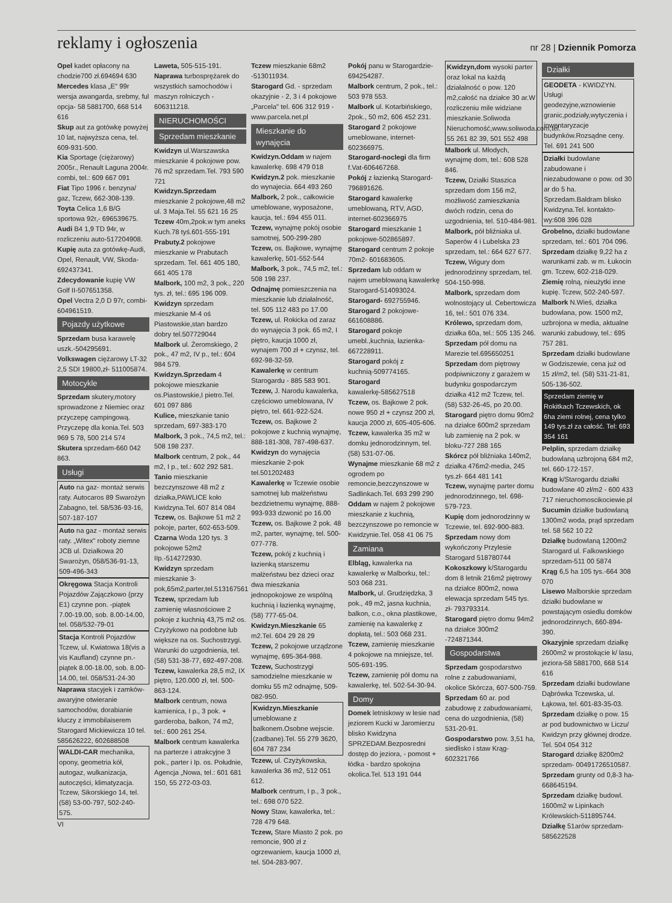reklamy i ogłoszenia
nr 28 | Dziennik Pomorza
Opel kadet opłacony na chodzie700 zł.694694 630
Mercedes klasa „E" 99r wersja awangarda, srebmy, ful opcja- 58 5881700, 668 514 616
Skup aut za gotówkę powyżej 10 lat, najwyższa cena, tel. 609-931-500.
Kia Sportage (ciężarowy) 2005r., Renault Laguna 2004r. combi, tel.: 609 667 091
Fiat Tipo 1996 r. benzyna/ gaz, Tczew, 662-308-139.
Toyta Celica 1,6 B/G sportowa 92r,- 696539675.
Audi B4 1,9 TD 94r, w rozliczeniu auto-517204908.
Kupię auta za gotówkę-Audi, Opel, Renault, VW, Skoda-692437341.
Zdecydowanie kupię VW Golf II-507651358.
Opel Vectra 2,0 D 97r, combi-604961519.
Pojazdy użytkowe
Sprzedam busa karawelę uszk.-504295691.
Volkswagen ciężarowy LT-32 2,5 SDI 19800,zł- 511005874.
Motocykle
Sprzedam skutery,motory sprowadzone z Niemiec oraz przyczepę campingową. Przyczepę dla konia.Tel. 503 969 5 78, 500 214 574
Skutera sprzedam-660 042 863.
Usługi
Auto na gaz- montaż serwis raty. Autocaros 89 Swarożyn Zabagno, tel. 58/536-93-16, 507-187-107
Auto na gaz - montaż serwis raty. „Witex" roboty ziemne JCB ul. Działkowa 20 Swarożyn, 058/536-91-13, 509-496-343
Okręgowa Stacja Kontroli Pojazdów Zajączkowo (przy E1) czynne pon. -piątek 7.00-19.00, sob. 8.00-14.00, tel. 058/532-79-01
Stacja Kontroli Pojazdów Tczew, ul. Kwiatowa 18(vis a vis Kaufland) czynne pn.-piątek 8.00-18.00, sob. 8.00-14.00, tel. 058/531-24-30
Naprawa stacyjek i zamków-awaryjne otwieranie samochodów, dorabianie kluczy z immobilaiserem Starogard Mickiewicza 10 tel. 585626222, 602688508
WALDI-CAR mechanika, opony, geometria kół, autogaz, wulkanizacja, autoczęści, klimatyzacja. Tczew, Sikorskiego 14, tel. (58) 53-00-797, 502-240-575.
VI
Laweta, 505-515-191.
Naprawa turbosprężarek do wszystkich samochodów i maszyn rolniczych - 606311218.
NIERUCHOMOŚCI
Sprzedam mieszkanie
Kwidzyn ul.Warszawska mieszkanie 4 pokojowe pow. 76 m2 sprzedam.Tel. 793 590 721
Kwidzyn.Sprzedam mieszkanie 2 pokojowe,48 m2 ul. 3 Maja.Tel. 55 621 16 25
Tczew 40m,2pok.w tym aneks Kuch.78 tyś.601-555-191
Prabuty.2 pokojowe mieszkanie w Prabutach sprzedam. Tel. 661 405 180, 661 405 178
Malbork, 100 m2, 3 pok., 220 tys. zł, tel.: 695 196 009.
Kwidzyn sprzedam mieszkanie M-4 oś Piastowskie,stan bardzo dobry tel.507729044
Malbork ul. Żeromskiego, 2 pok., 47 m2, IV p., tel.: 604 984 579.
Kwidzyn.Sprzedam 4 pokojowe mieszkanie os.Piastowskie,I pietro.Tel. 601 097 886
Kulice, mieszkanie tanio sprzedam, 697-383-170
Malbork, 3 pok., 74,5 m2, tel.: 508 198 237.
Malbork centrum, 2 pok., 44 m2, I p., tel.: 602 292 581.
Tanio mieszkanie bezczynszowe 48 m2 z działka,PAWLICE koło Kwidzyna.Tel. 607 814 084
Tczew, os. Bajkowe 51 m2 2 pokoje, parter, 602-653-509.
Czarna Woda 120 tys. 3 pokojowe 52m2 IIp.-514272930.
Kwidzyn sprzedam mieszkanie 3-pok,65m2,parter,tel.513167561
Tczew, sprzedam lub zamienię własnościowe 2 pokoje z kuchnią 43,75 m2 os. Czyżykowo na podobne lub większe na os. Suchostrzygi. Warunki do uzgodnienia, tel. (58) 531-38-77, 692-497-208.
Tczew, kawalerka 28,5 m2, IX piętro, 120.000 zł, tel. 500-863-124.
Malbork centrum, nowa kamienica, I p., 3 pok. + garderoba, balkon, 74 m2, tel.: 600 261 254.
Malbork centrum kawalerka na parterze i atrakcyjne 3 pok., parter i Ip. os. Południe, Agencja „Nowa, tel.: 601 681 150, 55 272-03-03.
Tczew mieszkanie 68m2 -513011934.
Starogard Gd. - sprzedam okazyjnie - 2, 3 i 4 pokojowe „Parcela" tel. 606 312 919 - www.parcela.net.pl
Mieszkanie do wynajęcia
Kwidzyn.Oddam w najem kawalerkę. 698 479 018
Kwidzyn.2 pok. mieszkanie do wynajecia. 664 493 260
Malbork, 2 pok., całkowicie umeblowane, wyposażone, kaucja, tel.: 694 455 011.
Tczew, wynajmę pokój osobie samotnej, 500-299-280
Tczew, os. Bajkowe, wynajmę kawalerkę, 501-552-544
Malbork, 3 pok., 74,5 m2, tel.: 508 198 237.
Odnajmę pomieszczenia na mieszkanie lub działalność, tel. 505 112 483 po 17.00
Tczew, ul. Rokicka od zaraz do wynajęcia 3 pok. 65 m2, I piętro, kaucja 1000 zł, wynajem 700 zł + czynsz, tel. 692-98-32-59.
Kawalerkę w centrum Starogardu - 885 583 901.
Tczew, J. Narodu kawalerka, częściowo umeblowana, IV piętro, tel. 661-922-524.
Tczew, os. Bajkowe 2 pokojowe z kuchnią wynajmę, 888-181-308, 787-498-637.
Kwidzyn do wynajęcia mieszkanie 2-pok tel.501202483
Kawalerkę w Tczewie osobie samotnej lub małżeństwu bezdzietnemu wynajmę, 888-993-933 dzwonić po 16.00
Tczew, os. Bajkowe 2 pok. 48 m2, parter, wynajmę, tel. 500-077-778.
Tczew, pokój z kuchnią i łazienką starszemu małżeństwu bez dzieci oraz dwa mieszkania jednopokojowe ze wspólną kuchnią i łazienką wynajmę, (58) 777-65-04.
Kwidzyn.Mieszkanie 65 m2.Tel. 604 29 28 29
Tczew, 2 pokojowe urządzone wynajmę, 695-364-988.
Tczew, Suchostrzygi samodzielne mieszkanie w domku 55 m2 odnajmę, 509-082-950.
Kwidzyn.Mieszkanie umeblowane z balkonem.Osobne wejscie.(zadbane).Tel. 55 279 3620, 604 787 234
Tczew, ul. Czyżykowska, kawalerka 36 m2, 512 051 612.
Malbork centrum, I p., 3 pok., tel.: 698 070 522.
Nowy Staw, kawalerka, tel.: 728 479 648.
Tczew, Stare Miasto 2 pok. po remoncie, 900 zł z ogrzewaniem, kaucja 1000 zł, tel. 504-283-907.
Pokój panu w Starogardzie-694254287.
Malbork centrum, 2 pok., tel.: 503 978 553.
Malbork ul. Kotarbińskiego, 2pok., 50 m2, 606 452 231.
Starogard 2 pokojowe umeblowane, internet-602366975.
Starogard-noclegi dla firm f.Vat-606467268.
Pokój z łazienką Starogard-796891626.
Starogard kawalerkę umeblowaną, RTV, AGD, internet-602366975
Starogard mieszkanie 1 pokojowe-502865897.
Starogard centrum 2 pokoje 70m2- 601683605.
Sprzedam lub oddam w najem umeblowaną kawalerkę Starogard-514093024.
Starogard- 692755946.
Starogard 2 pokojowe-661608886.
Starogard pokoje umebl.,kuchnia, łazienka-667228911.
Starogard pokój z kuchnią-509774165.
Starogard kawalerkę-585627518
Tczew, os. Bajkowe 2 pok. nowe 950 zł + czynsz 200 zł, kaucja 2000 zł, 605-405-606.
Tczew, kawalerka 35 m2 w domku jednorodzinnym, tel. (58) 531-07-06.
Wynajme mieszkanie 68 m2 z ogrodem po remoncie,bezczynszowe w Sadlinkach.Tel. 693 299 290
Oddam w najem 2 pokojowe mieszkanie z kuchnią, bezczynszowe po remoncie w Kwidzynie.Tel. 058 41 06 75
Zamiana
Elbląg, kawalerka na kawalerkę w Malborku, tel.: 503 068 231.
Malbork, ul. Grudziędzka, 3 pok., 49 m2, jasna kuchnia, balkon, c.o., okna plastikowe, zamienię na kawalerkę z dopłatą, tel.: 503 068 231.
Tczew, zamienię mieszkanie 4 pokojowe na mniejsze, tel. 505-691-195.
Tczew, zamienię pół domu na kawalerkę, tel. 502-54-30-94.
Domy
Domek letniskowy w lesie nad jeziorem Kucki w Jaromierzu blisko Kwidzyna SPRZEDAM.Bezposredni dostęp do jeziora, - pomost + łódka - bardzo spokojna okolica.Tel. 513 191 044
Kwidzyn,dom wysoki parter oraz lokal na każdą działalność o pow. 120 m2,całość na działce 30 ar.W rozliczeniu mile widziane mieszkanie.Soliwoda Nieruchomość,www.soliwoda.com,tel. 55 261 82 39, 501 552 498
Malbork ul. Młodych, wynajmę dom, tel.: 608 528 846.
Tczew, Działki Staszica sprzedam dom 156 m2, możliwość zamieszkania dwóch rodzin, cena do uzgodnienia, tel. 510-484-981.
Malbork, pół bliźniaka ul. Saperów 4 i Lubelska 23 sprzedam, tel.: 664 627 677.
Tczew, Wigury dom jednorodzinny sprzedam, tel. 504-150-998.
Malbork, sprzedam dom wolnostojący ul. Cebertowicza 16, tel.: 501 076 334.
Królewo, sprzedam dom, działka 60a, tel.: 505 135 246.
Sprzedam pół domu na Marezie tel.695650251
Sprzedam dom piętrowy podpiwniczony z garażem w budynku gospodarczym działka 412 m2 Tczew, tel. (58) 532-26-45, po 20.00.
Starogard piętro domu 90m2 na działce 600m2 sprzedam lub zamienię na 2 pok. w bloku-727 288 165
Skórcz pół bliźniaka 140m2, działka 476m2-media, 245 tys.zł- 664 481 141
Tczew, wynajmę parter domu jednorodzinnego, tel. 698-579-723.
Kupię dom jednorodzinny w Tczewie, tel. 692-900-883.
Sprzedam nowy dom wykończony Przylesie Starogard 518780744
Kokoszkowy k/Starogardu dom 8 letnik 216m2 piętrowy na działce 800m2, nowa elewacja sprzedam 545 tys. zł- 793793314.
Starogard piętro domu 94m2 na działce 300m2 -724871344.
Gospodarstwa
Sprzedam gospodarstwo rolne z zabudowaniami, okolice Skórcza, 607-500-759.
Sprzedam 60 ar. pod zabudowę z zabudowaniami, cena do uzgodnienia, (58) 531-20-91.
Gospodarstwo pow. 3,51 ha, siedlisko i staw Krąg-602321766
Działki
GEODETA - KWIDZYN. Usługi geodezyjne,wznowienie granic,podziały,wytyczenia i inwentaryzacje budynków.Rozsądne ceny. Tel. 691 241 500
Działki budowlane zabudowane i niezabudowane o pow. od 30 ar do 5 ha. Sprzedam.Baldram blisko Kwidzyna.Tel. kontakto-wy:608 396 028
Grobelno, działki budowlane sprzedam, tel.: 601 704 096.
Sprzedam działkę 9,22 ha z warunkami zab. w m. Łukocin gm. Tczew, 602-218-029.
Ziemię rolną, nieużytki inne kupię. Tczew, 502-240-597.
Malbork N.Wieś, działka budowlana, pow. 1500 m2, uzbrojona w media, aktualne warunki zabudowy, tel.: 695 757 281.
Sprzedam działki budowlane w Godziszewie, cena już od 15 zł/m2, tel. (58) 531-21-81, 505-136-502.
Sprzedam ziemię w Rokitkach Tczewskich, ok 6ha ziemi rolnej, cena tylko 149 tys.zł za całość. Tel: 693 354 161
Pelplin, sprzedam działkę budowlaną uzbrojoną 684 m2, tel. 660-172-157.
Krąg k/Starogardu działki budowlane 40 zł/m2 - 600 433 717 nieruchomoscikociewie.pl
Sucumin działke budowlaną 1300m2 woda, prąd sprzedam tel. 58 562 10 22
Działkę budowlaną 1200m2 Starogard ul. Falkowskiego sprzedam-511 00 5874
Krąg 6,5 ha 105 tys.-664 308 070
Lisewo Malborskie sprzedam działki budowlane w powstającym osiedlu domków jednorodzinnych, 660-894-390.
Okazyjnie sprzedam działkę 2600m2 w prostokącie k/ lasu, jeziora-58 5881700, 668 514 616
Sprzedam działki budowlane Dąbrówka Tczewska, ul. Łąkowa, tel. 601-83-35-03.
Sprzedam działkę o pow. 15 ar pod budownictwo w Liczu/ Kwidzyn przy głównej drodze. Tel. 504 054 312
Starogard działkę 8200m2 sprzedam- 00491726510587.
Sprzedam grunty od 0,8-3 ha- 668645194.
Sprzedam działkę budowl. 1600m2 w Lipinkach Królewskich-511895744.
Działkę 51arów sprzedam-585622528